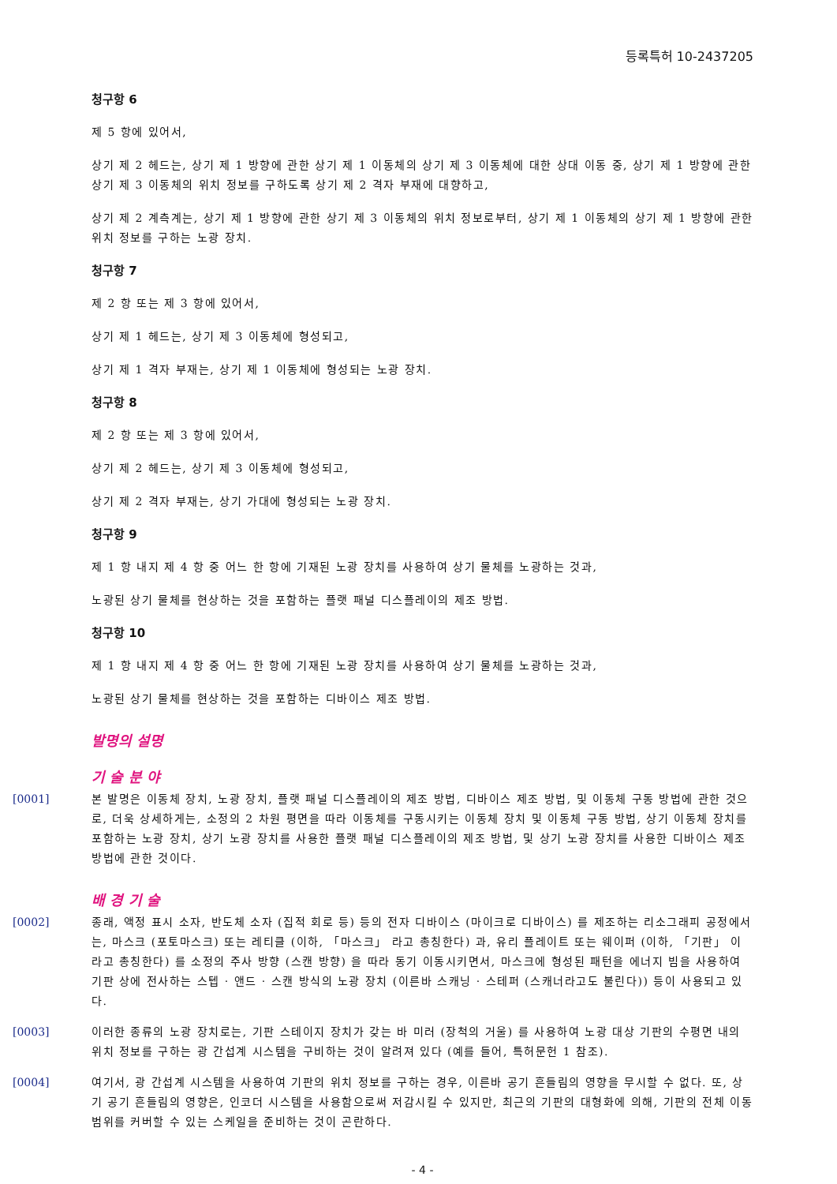등록특허 10-2437205
청구항 6
제 5 항에 있어서,
상기 제 2 헤드는, 상기 제 1 방향에 관한 상기 제 1 이동체의 상기 제 3 이동체에 대한 상대 이동 중, 상기 제 1 방향에 관한 상기 제 3 이동체의 위치 정보를 구하도록 상기 제 2 격자 부재에 대향하고,
상기 제 2 계측계는, 상기 제 1 방향에 관한 상기 제 3 이동체의 위치 정보로부터, 상기 제 1 이동체의 상기 제 1 방향에 관한 위치 정보를 구하는 노광 장치.
청구항 7
제 2 항 또는 제 3 항에 있어서,
상기 제 1 헤드는, 상기 제 3 이동체에 형성되고,
상기 제 1 격자 부재는, 상기 제 1 이동체에 형성되는 노광 장치.
청구항 8
제 2 항 또는 제 3 항에 있어서,
상기 제 2 헤드는, 상기 제 3 이동체에 형성되고,
상기 제 2 격자 부재는, 상기 가대에 형성되는 노광 장치.
청구항 9
제 1 항 내지 제 4 항 중 어느 한 항에 기재된 노광 장치를 사용하여 상기 물체를 노광하는 것과,
노광된 상기 물체를 현상하는 것을 포함하는 플랫 패널 디스플레이의 제조 방법.
청구항 10
제 1 항 내지 제 4 항 중 어느 한 항에 기재된 노광 장치를 사용하여 상기 물체를 노광하는 것과,
노광된 상기 물체를 현상하는 것을 포함하는 디바이스 제조 방법.
발명의 설명
기 술 분 야
[0001] 본 발명은 이동체 장치, 노광 장치, 플랫 패널 디스플레이의 제조 방법, 디바이스 제조 방법, 및 이동체 구동 방법에 관한 것으로, 더욱 상세하게는, 소정의 2 차원 평면을 따라 이동체를 구동시키는 이동체 장치 및 이동체 구동 방법, 상기 이동체 장치를 포함하는 노광 장치, 상기 노광 장치를 사용한 플랫 패널 디스플레이의 제조 방법, 및 상기 노광 장치를 사용한 디바이스 제조 방법에 관한 것이다.
배 경 기 술
[0002] 종래, 액정 표시 소자, 반도체 소자 (집적 회로 등) 등의 전자 디바이스 (마이크로 디바이스) 를 제조하는 리소그래피 공정에서는, 마스크 (포토마스크) 또는 레티클 (이하, 「마스크」 라고 총칭한다) 과, 유리 플레이트 또는 웨이퍼 (이하, 「기판」 이라고 총칭한다) 를 소정의 주사 방향 (스캔 방향) 을 따라 동기 이동시키면서, 마스크에 형성된 패턴을 에너지 빔을 사용하여 기판 상에 전사하는 스텝 · 앤드 · 스캔 방식의 노광 장치 (이른바 스캐닝 · 스테퍼 (스캐너라고도 불린다)) 등이 사용되고 있다.
[0003] 이러한 종류의 노광 장치로는, 기판 스테이지 장치가 갖는 바 미러 (장척의 거울) 를 사용하여 노광 대상 기판의 수평면 내의 위치 정보를 구하는 광 간섭계 시스템을 구비하는 것이 알려져 있다 (예를 들어, 특허문헌 1 참조).
[0004] 여기서, 광 간섭계 시스템을 사용하여 기판의 위치 정보를 구하는 경우, 이른바 공기 흔들림의 영향을 무시할 수 없다. 또, 상기 공기 흔들림의 영향은, 인코더 시스템을 사용함으로써 저감시킬 수 있지만, 최근의 기판의 대형화에 의해, 기판의 전체 이동 범위를 커버할 수 있는 스케일을 준비하는 것이 곤란하다.
- 4 -